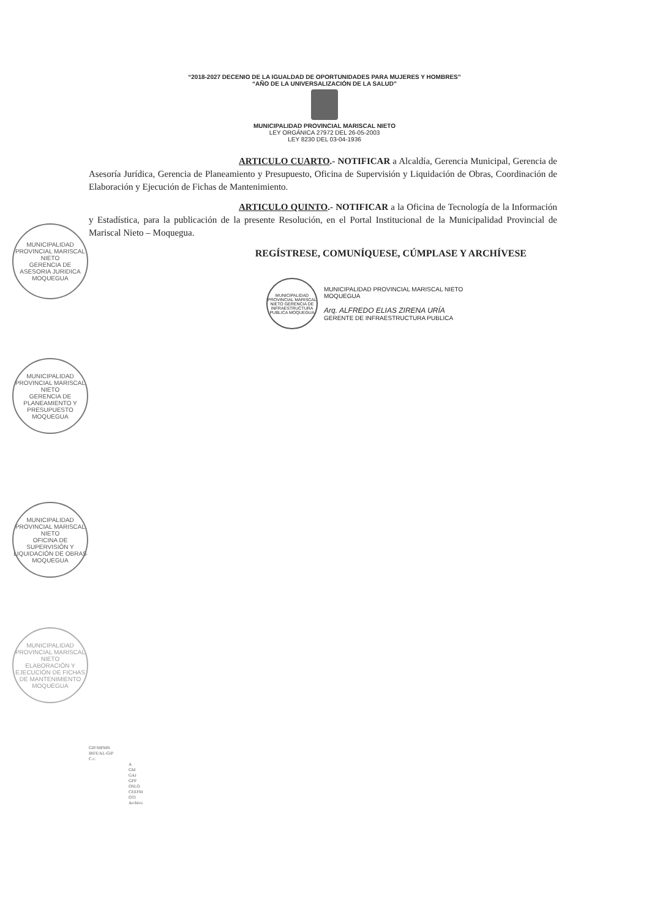“2018-2027 DECENIO DE LA IGUALDAD DE OPORTUNIDADES PARA MUJERES Y HOMBRES”
“AÑO DE LA UNIVERSALIZACIÓN DE LA SALUD”
MUNICIPALIDAD PROVINCIAL MARISCAL NIETO
LEY ORGÁNICA 27972 DEL 26-05-2003
LEY 8230 DEL 03-04-1936
ARTICULO CUARTO.- NOTIFICAR a Alcaldía, Gerencia Municipal, Gerencia de Asesoría Jurídica, Gerencia de Planeamiento y Presupuesto, Oficina de Supervisión y Liquidación de Obras, Coordinación de Elaboración y Ejecución de Fichas de Mantenimiento.
ARTICULO QUINTO.- NOTIFICAR a la Oficina de Tecnología de la Información y Estadística, para la publicación de la presente Resolución, en el Portal Institucional de la Municipalidad Provincial de Mariscal Nieto – Moquegua.
REGÍSTRESE, COMUNÍQUESE, CÚMPLASE Y ARCHÍVESE
MUNICIPALIDAD PROVINCIAL MARISCAL NIETO GERENCIA DE INFRAESTRUCTURA PUBLICA MOQUEGUA
MUNICIPALIDAD PROVINCIAL MARISCAL NIETO
MOQUEGUA
Arq. ALFREDO ELIAS ZIRENA URÍA
GERENTE DE INFRAESTRUCTURA PUBLICA
MUNICIPALIDAD PROVINCIAL MARISCAL NIETO
GERENCIA DE ASESORIA JURIDICA
MOQUEGUA
MUNICIPALIDAD PROVINCIAL MARISCAL NIETO
GERENCIA DE PLANEAMIENTO Y PRESUPUESTO
MOQUEGUA
MUNICIPALIDAD PROVINCIAL MARISCAL NIETO
OFICINA DE SUPERVISIÓN Y LIQUIDACIÓN DE OBRAS
MOQUEGUA
MUNICIPALIDAD PROVINCIAL MARISCAL NIETO
ELABORACIÓN Y EJECUCIÓN DE FICHAS DE MANTENIMIENTO
MOQUEGUA
GIP/MPMN
IRFE/AL-GIP
C.c.
A
GM
GAJ
GPP
OSLO
CEEFM
OTI
Archivo